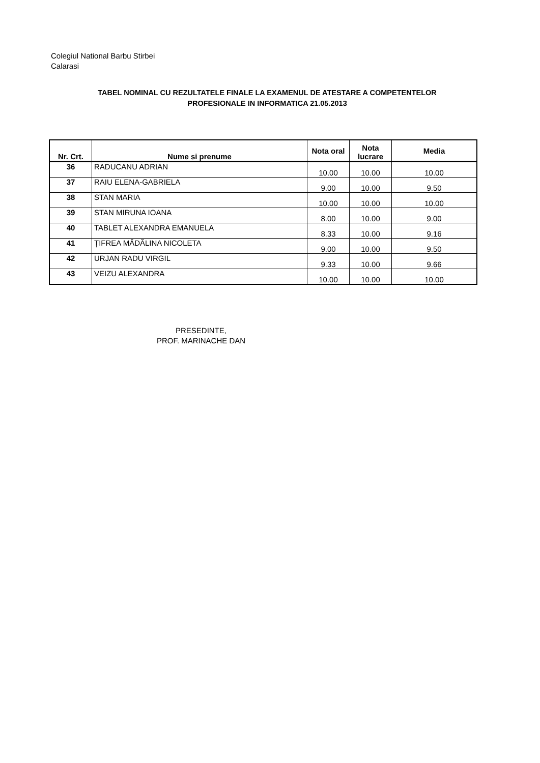Colegiul National Barbu Stirbei
Calarasi
TABEL NOMINAL CU REZULTATELE FINALE LA EXAMENUL DE ATESTARE A COMPETENTELOR PROFESIONALE IN INFORMATICA 21.05.2013
| Nr. Crt. | Nume si prenume | Nota oral | Nota lucrare | Media |
| --- | --- | --- | --- | --- |
| 36 | RADUCANU ADRIAN | 10.00 | 10.00 | 10.00 |
| 37 | RAIU ELENA-GABRIELA | 9.00 | 10.00 | 9.50 |
| 38 | STAN MARIA | 10.00 | 10.00 | 10.00 |
| 39 | STAN MIRUNA IOANA | 8.00 | 10.00 | 9.00 |
| 40 | TABLET ALEXANDRA EMANUELA | 8.33 | 10.00 | 9.16 |
| 41 | ȚIFREA MĂDĂLINA NICOLETA | 9.00 | 10.00 | 9.50 |
| 42 | URJAN RADU VIRGIL | 9.33 | 10.00 | 9.66 |
| 43 | VEIZU ALEXANDRA | 10.00 | 10.00 | 10.00 |
PRESEDINTE,
PROF. MARINACHE DAN